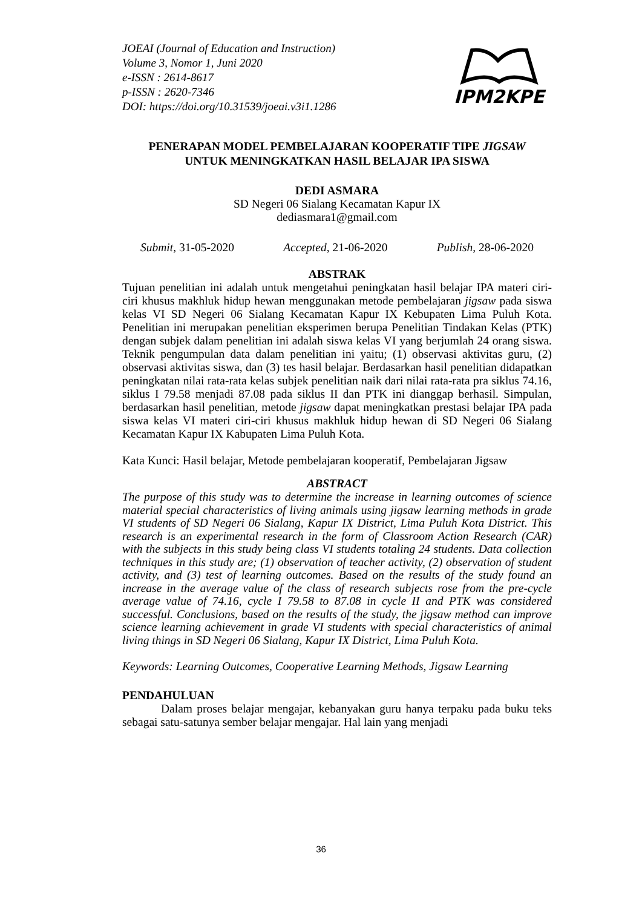IPM2KPE
JOEAI (Journal of Education and Instruction)
Volume 3, Nomor 1, Juni 2020
e-ISSN : 2614-8617
p-ISSN : 2620-7346
DOI: https://doi.org/10.31539/joeai.v3i1.1286
PENERAPAN MODEL PEMBELAJARAN KOOPERATIF TIPE JIGSAW
UNTUK MENINGKATKAN HASIL BELAJAR IPA SISWA
DEDI ASMARA
SD Negeri 06 Sialang Kecamatan Kapur IX
dediasmara1@gmail.com
Submit, 31-05-2020 Accepted, 21-06-2020 Publish, 28-06-2020
ABSTRAK
Tujuan penelitian ini adalah untuk mengetahui peningkatan hasil belajar IPA materi ciri-ciri khusus makhluk hidup hewan menggunakan metode pembelajaran jigsaw pada siswa kelas VI SD Negeri 06 Sialang Kecamatan Kapur IX Kebupaten Lima Puluh Kota. Penelitian ini merupakan penelitian eksperimen berupa Penelitian Tindakan Kelas (PTK) dengan subjek dalam penelitian ini adalah siswa kelas VI yang berjumlah 24 orang siswa. Teknik pengumpulan data dalam penelitian ini yaitu; (1) observasi aktivitas guru, (2) observasi aktivitas siswa, dan (3) tes hasil belajar. Berdasarkan hasil penelitian didapatkan peningkatan nilai rata-rata kelas subjek penelitian naik dari nilai rata-rata pra siklus 74.16, siklus I 79.58 menjadi 87.08 pada siklus II dan PTK ini dianggap berhasil. Simpulan, berdasarkan hasil penelitian, metode jigsaw dapat meningkatkan prestasi belajar IPA pada siswa kelas VI materi ciri-ciri khusus makhluk hidup hewan di SD Negeri 06 Sialang Kecamatan Kapur IX Kabupaten Lima Puluh Kota.
Kata Kunci: Hasil belajar, Metode pembelajaran kooperatif, Pembelajaran Jigsaw
ABSTRACT
The purpose of this study was to determine the increase in learning outcomes of science material special characteristics of living animals using jigsaw learning methods in grade VI students of SD Negeri 06 Sialang, Kapur IX District, Lima Puluh Kota District. This research is an experimental research in the form of Classroom Action Research (CAR) with the subjects in this study being class VI students totaling 24 students. Data collection techniques in this study are; (1) observation of teacher activity, (2) observation of student activity, and (3) test of learning outcomes. Based on the results of the study found an increase in the average value of the class of research subjects rose from the pre-cycle average value of 74.16, cycle I 79.58 to 87.08 in cycle II and PTK was considered successful. Conclusions, based on the results of the study, the jigsaw method can improve science learning achievement in grade VI students with special characteristics of animal living things in SD Negeri 06 Sialang, Kapur IX District, Lima Puluh Kota.
Keywords: Learning Outcomes, Cooperative Learning Methods, Jigsaw Learning
PENDAHULUAN
Dalam proses belajar mengajar, kebanyakan guru hanya terpaku pada buku teks sebagai satu-satunya sember belajar mengajar. Hal lain yang menjadi
36